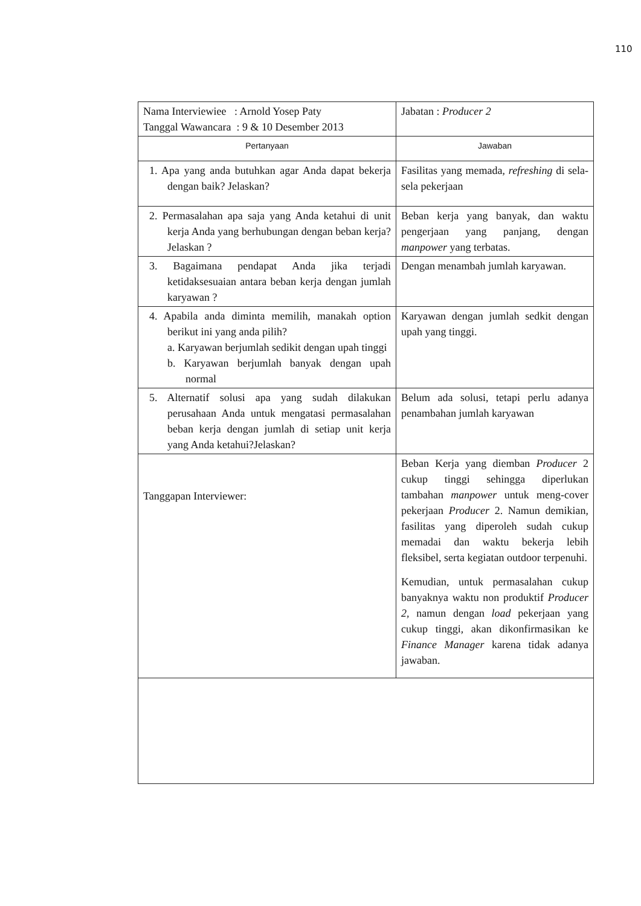110
| Nama Interviewiee : Arnold Yosep Paty Tanggal Wawancara : 9 & 10 Desember 2013 | Jabatan : Producer 2 |
| Pertanyaan | Jawaban |
| 1. Apa yang anda butuhkan agar Anda dapat bekerja dengan baik? Jelaskan? | Fasilitas yang memada, refreshing di sela-sela pekerjaan |
| 2. Permasalahan apa saja yang Anda ketahui di unit kerja Anda yang berhubungan dengan beban kerja? Jelaskan ? | Beban kerja yang banyak, dan waktu pengerjaan yang panjang, dengan manpower yang terbatas. |
| 3. Bagaimana pendapat Anda jika terjadi ketidaksesuaian antara beban kerja dengan jumlah karyawan ? | Dengan menambah jumlah karyawan. |
| 4. Apabila anda diminta memilih, manakah option berikut ini yang anda pilih? a. Karyawan berjumlah sedikit dengan upah tinggi b. Karyawan berjumlah banyak dengan upah normal | Karyawan dengan jumlah sedkit dengan upah yang tinggi. |
| 5. Alternatif solusi apa yang sudah dilakukan perusahaan Anda untuk mengatasi permasalahan beban kerja dengan jumlah di setiap unit kerja yang Anda ketahui?Jelaskan? | Belum ada solusi, tetapi perlu adanya penambahan jumlah karyawan |
| Tanggapan Interviewer: | Beban Kerja yang diemban Producer 2 cukup tinggi sehingga diperlukan tambahan manpower untuk meng-cover pekerjaan Producer 2. Namun demikian, fasilitas yang diperoleh sudah cukup memadai dan waktu bekerja lebih fleksibel, serta kegiatan outdoor terpenuhi. Kemudian, untuk permasalahan cukup banyaknya waktu non produktif Producer 2 , namun dengan load pekerjaan yang cukup tinggi, akan dikonfirmasikan ke Finance Manager karena tidak adanya jawaban. |